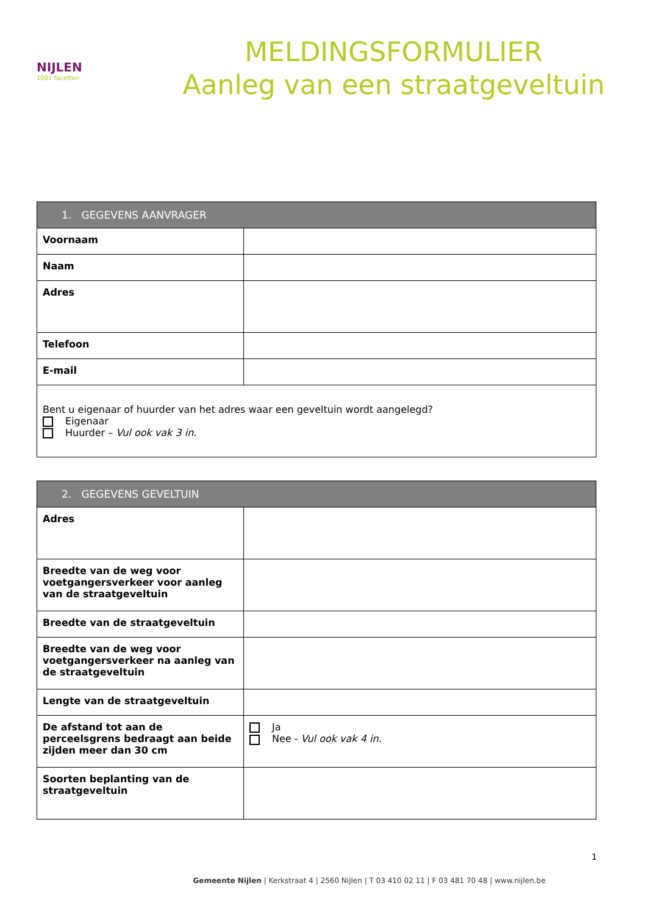NIJLEN
1001 facetten
MELDINGSFORMULIER
Aanleg van een straatgeveltuin
| 1. GEGEVENS AANVRAGER | |
| --- | --- |
| Voornaam | |
| Naam | |
| Adres | |
| Telefoon | |
| E-mail | |
| Bent u eigenaar of huurder van het adres waar een geveltuin wordt aangelegd? Eigenaar Huurder – Vul ook vak 3 in. | |
| 2. GEGEVENS GEVELTUIN | |
| --- | --- |
| Adres | |
| Breedte van de weg voor voetgangersverkeer voor aanleg van de straatgeveltuin | |
| Breedte van de straatgeveltuin | |
| Breedte van de weg voor voetgangersverkeer na aanleg van de straatgeveltuin | |
| Lengte van de straatgeveltuin | |
| De afstand tot aan de perceelsgrens bedraagt aan beide zijden meer dan 30 cm | Ja Nee - Vul ook vak 4 in. |
| Soorten beplanting van de straatgeveltuin | |
1
Gemeente Nijlen | Kerkstraat 4 | 2560 Nijlen | T 03 410 02 11 | F 03 481 70 48 | www.nijlen.be